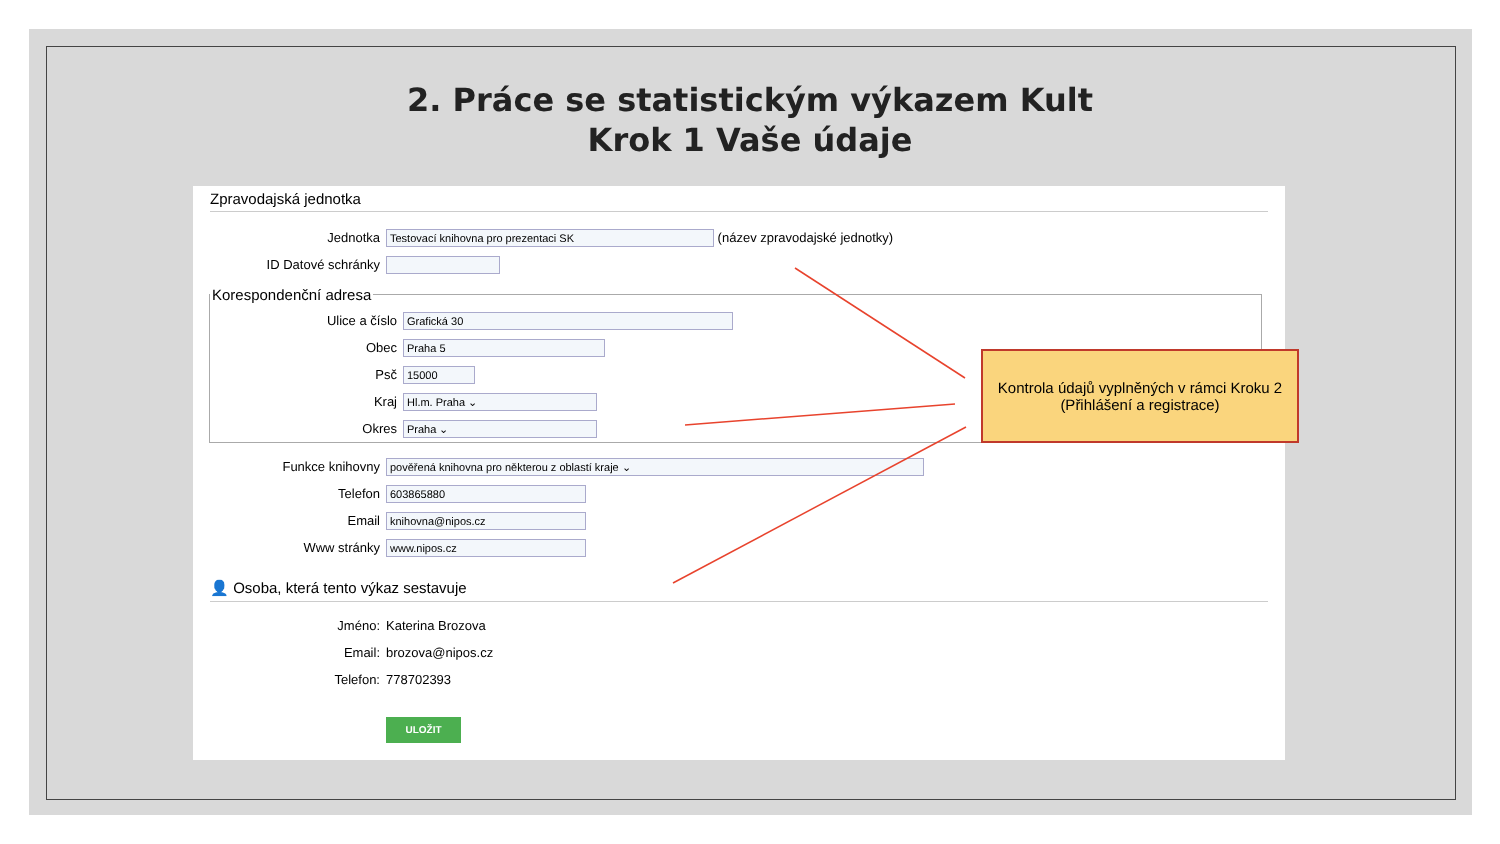2. Práce se statistickým výkazem Kult
Krok 1 Vaše údaje
Zpravodajská jednotka
Jednotka Testovací knihovna pro prezentaci SK (název zpravodajské jednotky)
ID Datové schránky
Korespondenční adresa
Ulice a číslo Grafická 30
Obec Praha 5
Psč 15000
Kraj Hl.m. Praha ⌄
Okres Praha ⌄
Funkce knihovny pověřená knihovna pro některou z oblastí kraje ⌄
Telefon 603865880
Email knihovna@nipos.cz
Www stránky www.nipos.cz
👤 Osoba, která tento výkaz sestavuje
Jméno: Katerina Brozova
Email: brozova@nipos.cz
Telefon: 778702393
ULOŽIT
Kontrola údajů vyplněných v rámci Kroku 2 (Přihlášení a registrace)